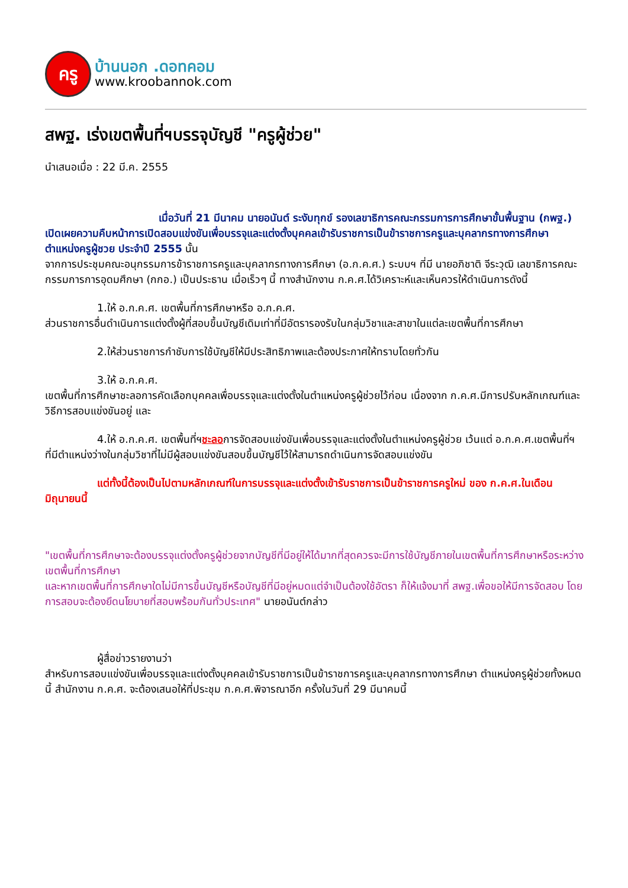ครู
บ้านนอก .ดอทคอม
www.kroobannok.com
สพฐ. เร่งเขตพื้นที่ฯบรรจุบัญชี "ครูผู้ช่วย"
นำเสนอเมื่อ : 22 มี.ค. 2555
เมื่อวันที่ 21 มีนาคม นายอนันต์ ระงับทุกข์ รองเลขาธิการคณะกรรมการการศึกษาขั้นพื้นฐาน (กพฐ.)
เปิดเผยความคืบหน้าการเปิดสอบแข่งขันเพื่อบรรจุและแต่งตั้งบุคคลเข้ารับราชการเป็นข้าราชการครูและบุคลากรทางการศึกษา ตำแหน่งครูผู้ชวย ประจำปี 2555 นั้น
จากการประชุมคณะอนุกรรมการข้าราชการครูและบุคลากรทางการศึกษา (อ.ก.ค.ศ.) ระบบฯ ที่มี นายอภิชาติ จีระวุฒิ เลขาธิการคณะกรรมการการอุดมศึกษา (กกอ.) เป็นประธาน เมื่อเร็วๆ นี้ ทางสำนักงาน ก.ค.ศ.ได้วิเคราะห์และเห็นควรให้ดำเนินการดังนี้
1.ให้ อ.ก.ค.ศ. เขตพื้นที่การศึกษาหรือ อ.ก.ค.ศ.
ส่วนราชการอื่นดำเนินการแต่งตั้งผู้ที่สอบขึ้นบัญชีเดิมเท่าที่มีอัตรารองรับในกลุ่มวิชาและสาขาในแต่ละเขตพื้นที่การศึกษา
2.ให้ส่วนราชการกำชับการใช้บัญชีให้มีประสิทธิภาพและต้องประกาศให้ทราบโดยทั่วกัน
3.ให้ อ.ก.ค.ศ.
เขตพื้นที่การศึกษาชะลอการคัดเลือกบุคคลเพื่อบรรจุและแต่งตั้งในตำแหน่งครูผู้ช่วยไว้ก่อน เนื่องจาก ก.ค.ศ.มีการปรับหลักเกณฑ์และวิธีการสอบแข่งขันอยู่ และ
4.ให้ อ.ก.ค.ศ. เขตพื้นที่ฯชะลอการจัดสอบแข่งขันเพื่อบรรจุและแต่งตั้งในตำแหน่งครูผู้ช่วย เว้นแต่ อ.ก.ค.ศ.เขตพื้นที่ฯ
ที่มีตำแหน่งว่างในกลุ่มวิชาที่ไม่มีผู้สอบแข่งขันสอบขึ้นบัญชีไว้ให้สามารถดำเนินการจัดสอบแข่งขัน
แต่ทั้งนี้ต้องเป็นไปตามหลักเกณฑ์ในการบรรจุและแต่งตั้งเข้ารับราชการเป็นข้าราชการครูใหม่ ของ ก.ค.ศ.ในเดือนมิถุนายนนี้
"เขตพื้นที่การศึกษาจะต้องบรรจุแต่งตั้งครูผู้ช่วยจากบัญชีที่มีอยู่ให้ได้มากที่สุดควรจะมีการใช้บัญชีภายในเขตพื้นที่การศึกษาหรือระหว่างเขตพื้นที่การศึกษา
และหากเขตพื้นที่การศึกษาใดไม่มีการขึ้นบัญชีหรือบัญชีที่มีอยู่หมดแต่จำเป็นต้องใช้อัตรา ก็ให้แจ้งมาที่ สพฐ.เพื่อขอให้มีการจัดสอบ โดยการสอบจะต้องยึดนโยบายที่สอบพร้อมกันทั่วประเทศ" นายอนันต์กล่าว
ผู้สื่อข่าวรายงานว่า
สำหรับการสอบแข่งขันเพื่อบรรจุและแต่งตั้งบุคคลเข้ารับราชการเป็นข้าราชการครูและบุคลากรทางการศึกษา ตำแหน่งครูผู้ช่วยทั้งหมดนี้ สำนักงาน ก.ค.ศ. จะต้องเสนอให้ที่ประชุม ก.ค.ศ.พิจารณาอีก ครั้งในวันที่ 29 มีนาคมนี้